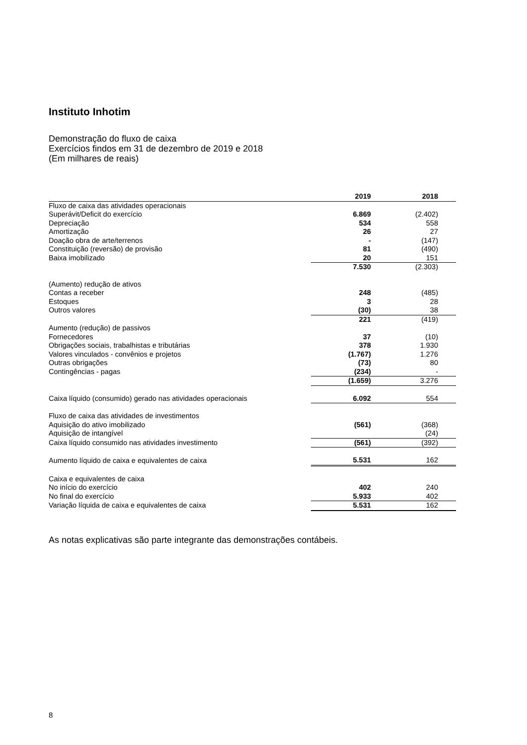Instituto Inhotim
Demonstração do fluxo de caixa
Exercícios findos em 31 de dezembro de 2019 e 2018
(Em milhares de reais)
| | 2019 | 2018 |
| --- | --- | --- |
| Fluxo de caixa das atividades operacionais | | |
| Superávit/Deficit do exercício | 6.869 | (2.402) |
| Depreciação | 534 | 558 |
| Amortização | 26 | 27 |
| Doação obra de arte/terrenos | - | (147) |
| Constituição (reversão) de provisão | 81 | (490) |
| Baixa imobilizado | 20 | 151 |
| | 7.530 | (2.303) |
| (Aumento) redução de ativos | | |
| Contas a receber | 248 | (485) |
| Estoques | 3 | 28 |
| Outros valores | (30) | 38 |
| | 221 | (419) |
| Aumento (redução) de passivos | | |
| Fornecedores | 37 | (10) |
| Obrigações sociais, trabalhistas e tributárias | 378 | 1.930 |
| Valores vinculados - convênios e projetos | (1.767) | 1.276 |
| Outras obrigações | (73) | 80 |
| Contingências - pagas | (234) | - |
| | (1.659) | 3.276 |
| Caixa líquido (consumido) gerado nas atividades operacionais | 6.092 | 554 |
| Fluxo de caixa das atividades de investimentos | | |
| Aquisição do ativo imobilizado | (561) | (368) |
| Aquisição de intangível | | (24) |
| Caixa líquido consumido nas atividades investimento | (561) | (392) |
| Aumento líquido de caixa e equivalentes de caixa | 5.531 | 162 |
| Caixa e equivalentes de caixa | | |
| No início do exercício | 402 | 240 |
| No final do exercício | 5.933 | 402 |
| Variação líquida de caixa e equivalentes de caixa | 5.531 | 162 |
As notas explicativas são parte integrante das demonstrações contábeis.
8